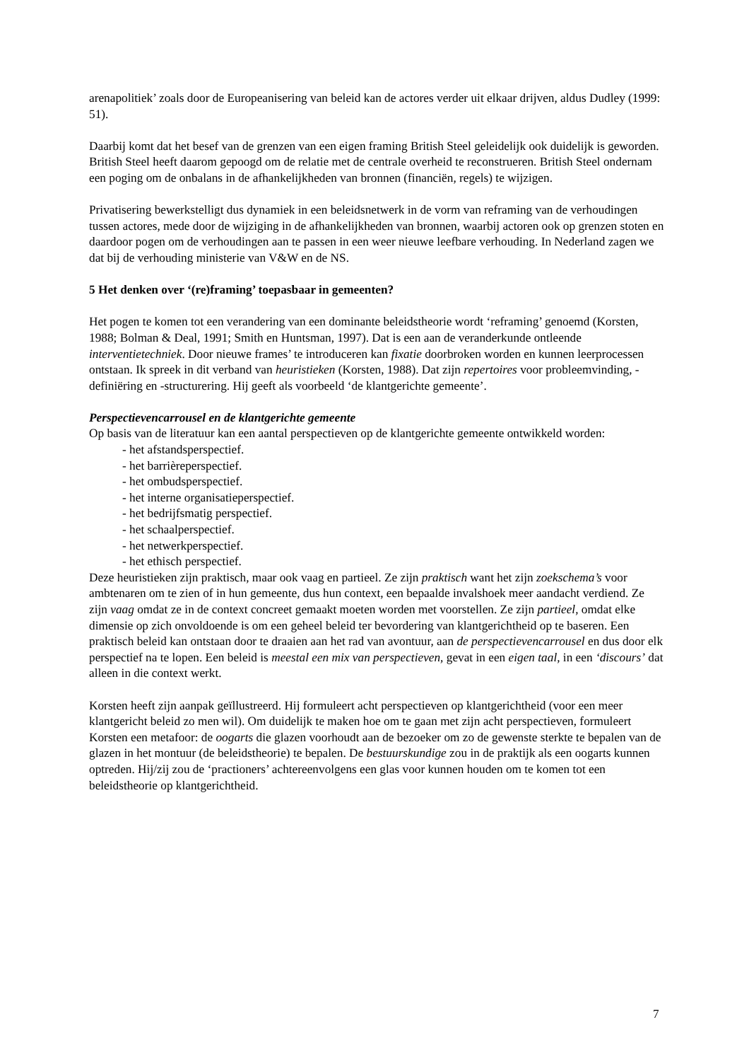arenapolitiek’ zoals door de Europeanisering van beleid kan de actores verder uit elkaar drijven, aldus Dudley (1999: 51).
Daarbij komt dat het besef van de grenzen van een eigen framing British Steel geleidelijk ook duidelijk is geworden. British Steel heeft daarom gepoogd om de relatie met de centrale overheid te reconstrueren. British Steel ondernam een poging om de onbalans in de afhankelijkheden van bronnen (financiën, regels) te wijzigen.
Privatisering bewerkstelligt dus dynamiek in een beleidsnetwerk in de vorm van reframing van de verhoudingen tussen actores, mede door de wijziging in de afhankelijkheden van bronnen, waarbij actoren ook op grenzen stoten en daardoor pogen om de verhoudingen aan te passen in een weer nieuwe leefbare verhouding. In Nederland zagen we dat bij de verhouding ministerie van V&W en de NS.
5 Het denken over ‘(re)framing’ toepasbaar in gemeenten?
Het pogen te komen tot een verandering van een dominante beleidstheorie wordt ‘reframing’ genoemd (Korsten, 1988; Bolman & Deal, 1991; Smith en Huntsman, 1997). Dat is een aan de veranderkunde ontleende interventietechniek. Door nieuwe frames’ te introduceren kan fixatie doorbroken worden en kunnen leerprocessen ontstaan. Ik spreek in dit verband van heuristieken (Korsten, 1988). Dat zijn repertoires voor probleemvinding, -definiëring en -structurering. Hij geeft als voorbeeld ‘de klantgerichte gemeente’.
Perspectievencarrousel en de klantgerichte gemeente
Op basis van de literatuur kan een aantal perspectieven op de klantgerichte gemeente ontwikkeld worden:
- het afstandsperspectief.
- het barrièreperspectief.
- het ombudsperspectief.
- het interne organisatieperspectief.
- het bedrijfsmatig perspectief.
- het schaalperspectief.
- het netwerkperspectief.
- het ethisch perspectief.
Deze heuristieken zijn praktisch, maar ook vaag en partieel. Ze zijn praktisch want het zijn zoekschema’s voor ambtenaren om te zien of in hun gemeente, dus hun context, een bepaalde invalshoek meer aandacht verdiend. Ze zijn vaag omdat ze in de context concreet gemaakt moeten worden met voorstellen. Ze zijn partieel, omdat elke dimensie op zich onvoldoende is om een geheel beleid ter bevordering van klantgerichtheid op te baseren. Een praktisch beleid kan ontstaan door te draaien aan het rad van avontuur, aan de perspectievencarrousel en dus door elk perspectief na te lopen. Een beleid is meestal een mix van perspectieven, gevat in een eigen taal, in een ‘discours’ dat alleen in die context werkt.
Korsten heeft zijn aanpak geïllustreerd. Hij formuleert acht perspectieven op klantgerichtheid (voor een meer klantgericht beleid zo men wil). Om duidelijk te maken hoe om te gaan met zijn acht perspectieven, formuleert Korsten een metafoor: de oogarts die glazen voorhoudt aan de bezoeker om zo de gewenste sterkte te bepalen van de glazen in het montuur (de beleidstheorie) te bepalen. De bestuurskundige zou in de praktijk als een oogarts kunnen optreden. Hij/zij zou de ‘practioners’ achtereenvolgens een glas voor kunnen houden om te komen tot een beleidstheorie op klantgerichtheid.
7